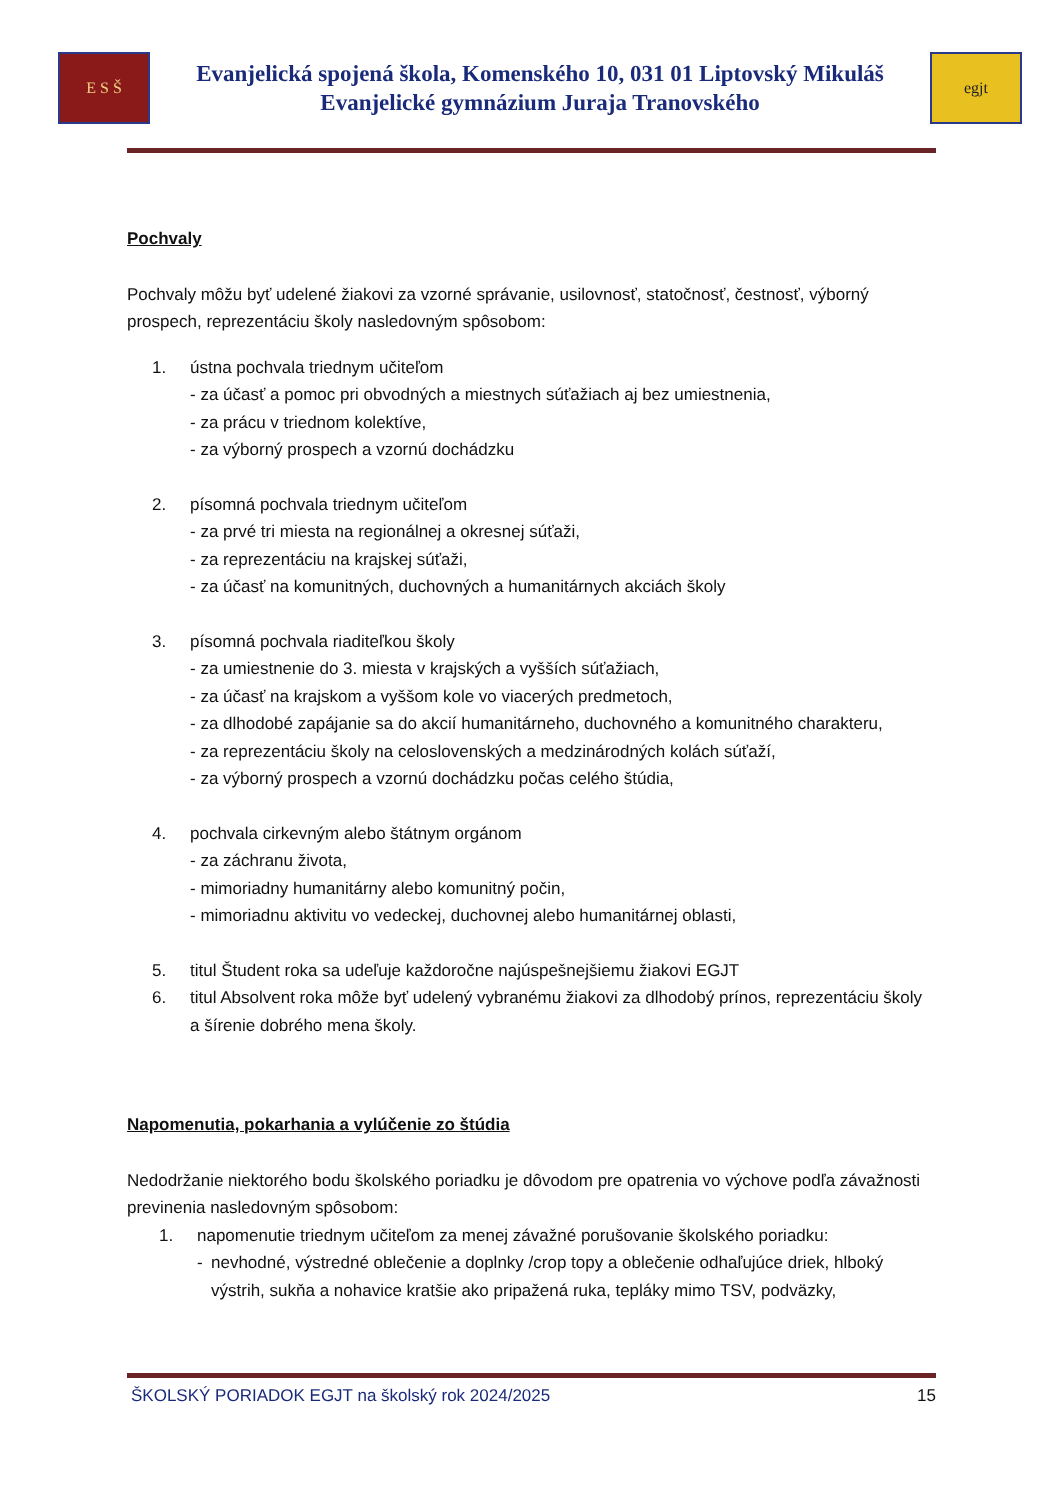E S Š
Evanjelická spojená škola, Komenského 10, 031 01 Liptovský Mikuláš
Evanjelické gymnázium Juraja Tranovského
egjt
Pochvaly
Pochvaly môžu byť udelené žiakovi za vzorné správanie, usilovnosť, statočnosť, čestnosť, výborný prospech, reprezentáciu školy nasledovným spôsobom:
1. ústna pochvala triednym učiteľom
- za účasť a pomoc pri obvodných a miestnych súťažiach aj bez umiestnenia,
- za prácu v triednom kolektíve,
- za výborný prospech a vzornú dochádzku
2. písomná pochvala triednym učiteľom
- za prvé tri miesta na regionálnej a okresnej súťaži,
- za reprezentáciu na krajskej súťaži,
- za účasť na komunitných, duchovných a humanitárnych akciách školy
3. písomná pochvala riaditeľkou školy
- za umiestnenie do 3. miesta v krajských a vyšších súťažiach,
- za účasť na krajskom a vyššom kole vo viacerých predmetoch,
- za dlhodobé zapájanie sa do akcií humanitárneho, duchovného a komunitného charakteru,
- za reprezentáciu školy na celoslovenských a medzinárodných kolách súťaží,
- za výborný prospech a vzornú dochádzku počas celého štúdia,
4. pochvala cirkevným alebo štátnym orgánom
- za záchranu života,
- mimoriadny humanitárny alebo komunitný počin,
- mimoriadnu aktivitu vo vedeckej, duchovnej alebo humanitárnej oblasti,
5. titul Študent roka sa udeľuje každoročne najúspešnejšiemu žiakovi EGJT
6. titul Absolvent roka môže byť udelený vybranému žiakovi za dlhodobý prínos, reprezentáciu školy a šírenie dobrého mena školy.
Napomenutia, pokarhania a vylúčenie zo štúdia
Nedodržanie niektorého bodu školského poriadku je dôvodom pre opatrenia vo výchove podľa závažnosti previnenia nasledovným spôsobom:
1. napomenutie triednym učiteľom za menej závažné porušovanie školského poriadku:
- nevhodné, výstredné oblečenie a doplnky /crop topy a oblečenie odhaľujúce driek, hlboký výstrih, sukňa a nohavice kratšie ako pripažená ruka, tepláky mimo TSV, podväzky,
ŠKOLSKÝ PORIADOK EGJT na školský rok 2024/2025 15